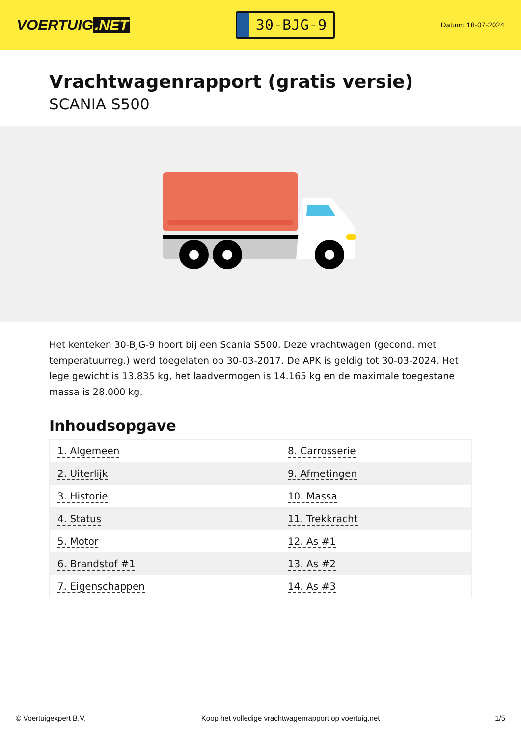VOERTUIG.NET
30-BJG-9
Datum: 18-07-2024
Vrachtwagenrapport (gratis versie)
SCANIA S500
Het kenteken 30-BJG-9 hoort bij een Scania S500. Deze vrachtwagen (gecond. met temperatuurreg.) werd toegelaten op 30-03-2017. De APK is geldig tot 30-03-2024. Het lege gewicht is 13.835 kg, het laadvermogen is 14.165 kg en de maximale toegestane massa is 28.000 kg.
Inhoudsopgave
| 1. Algemeen | 8. Carrosserie |
| 2. Uiterlijk | 9. Afmetingen |
| 3. Historie | 10. Massa |
| 4. Status | 11. Trekkracht |
| 5. Motor | 12. As #1 |
| 6. Brandstof #1 | 13. As #2 |
| 7. Eigenschappen | 14. As #3 |
© Voertuigexpert B.V. Koop het volledige vrachtwagenrapport op voertuig.net 1/5